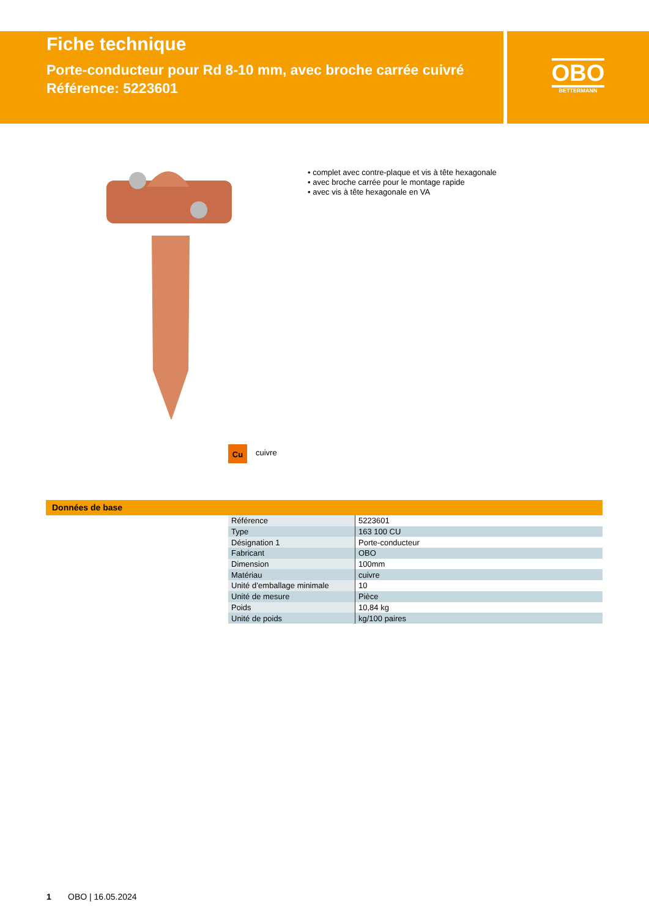Fiche technique
Porte-conducteur pour Rd 8-10 mm, avec broche carrée cuivré
Référence: 5223601
OBO
BETTERMANN
• complet avec contre-plaque et vis à tête hexagonale
• avec broche carrée pour le montage rapide
• avec vis à tête hexagonale en VA
Cu cuivre
Données de base
| Référence | 5223601 |
| Type | 163 100 CU |
| Désignation 1 | Porte-conducteur |
| Fabricant | OBO |
| Dimension | 100mm |
| Matériau | cuivre |
| Unité d’emballage minimale | 10 |
| Unité de mesure | Pièce |
| Poids | 10,84 kg |
| Unité de poids | kg/100 paires |
1 OBO | 16.05.2024